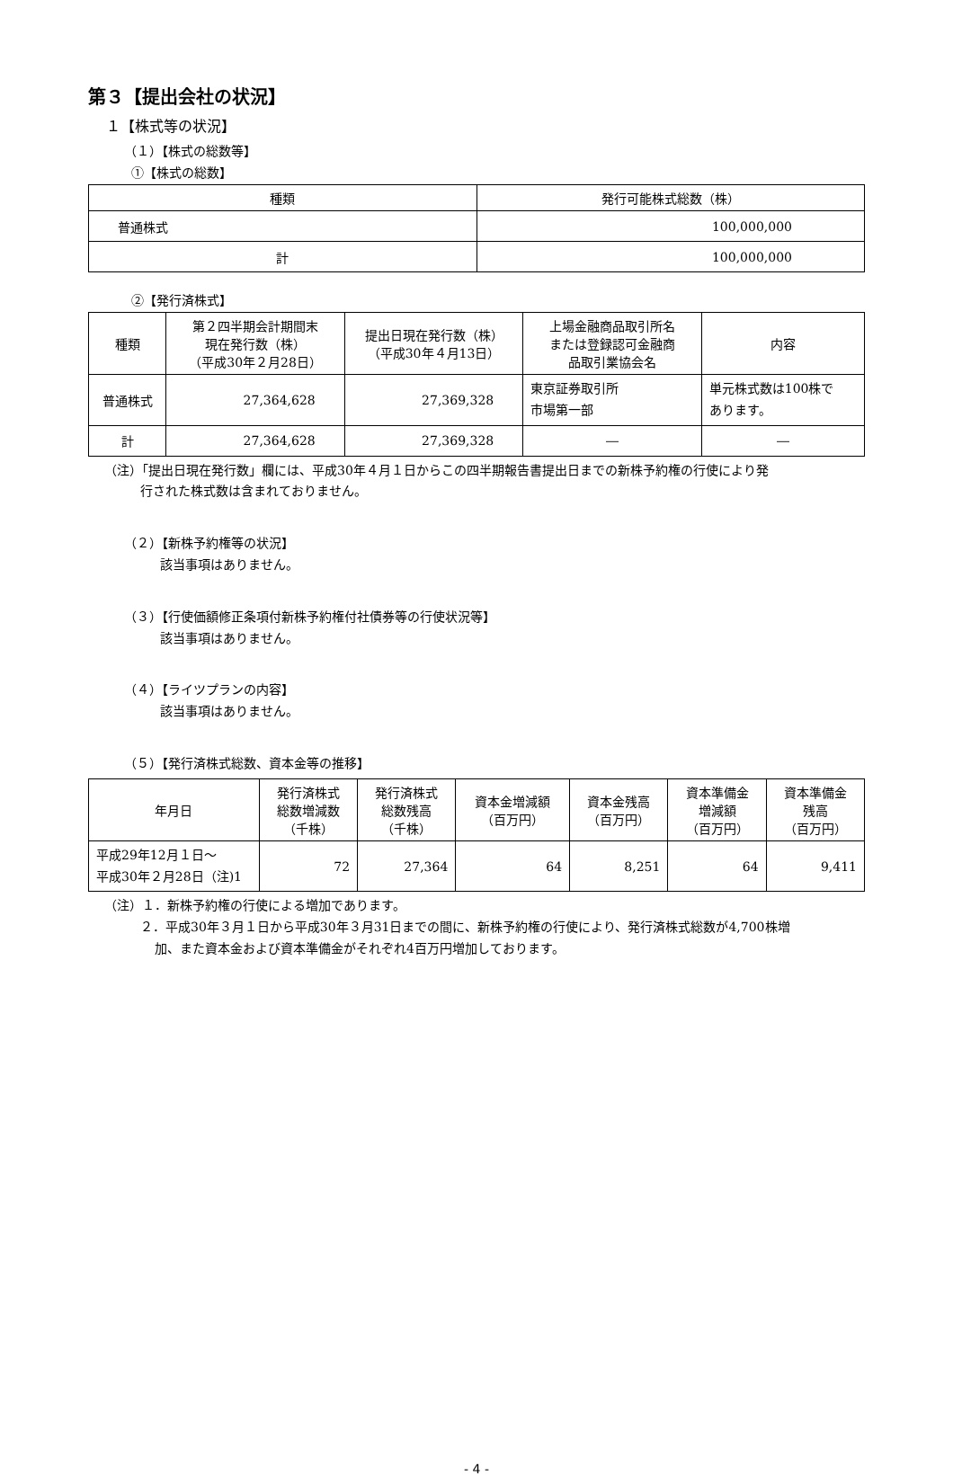第３【提出会社の状況】
１【株式等の状況】
（１）【株式の総数等】
①【株式の総数】
| 種類 | 発行可能株式総数（株） |
| --- | --- |
| 普通株式 | 100,000,000 |
| 計 | 100,000,000 |
②【発行済株式】
| 種類 | 第２四半期会計期間末 現在発行数（株） （平成30年２月28日） | 提出日現在発行数（株） （平成30年４月13日） | 上場金融商品取引所名 または登録認可金融商 品取引業協会名 | 内容 |
| --- | --- | --- | --- | --- |
| 普通株式 | 27,364,628 | 27,369,328 | 東京証券取引所 市場第一部 | 単元株式数は100株で あります。 |
| 計 | 27,364,628 | 27,369,328 | ― | ― |
（注）「提出日現在発行数」欄には、平成30年４月１日からこの四半期報告書提出日までの新株予約権の行使により発
行された株式数は含まれておりません。
（２）【新株予約権等の状況】
該当事項はありません。
（３）【行使価額修正条項付新株予約権付社債券等の行使状況等】
該当事項はありません。
（４）【ライツプランの内容】
該当事項はありません。
（５）【発行済株式総数、資本金等の推移】
| 年月日 | 発行済株式 総数増減数 （千株） | 発行済株式 総数残高 （千株） | 資本金増減額 （百万円） | 資本金残高 （百万円） | 資本準備金 増減額 （百万円） | 資本準備金 残高 （百万円） |
| --- | --- | --- | --- | --- | --- | --- |
| 平成29年12月１日～ 平成30年２月28日（注)1 | 72 | 27,364 | 64 | 8,251 | 64 | 9,411 |
（注）１．新株予約権の行使による増加であります。
２．平成30年３月１日から平成30年３月31日までの間に、新株予約権の行使により、発行済株式総数が4,700株増
加、また資本金および資本準備金がそれぞれ4百万円増加しております。
- 4 -